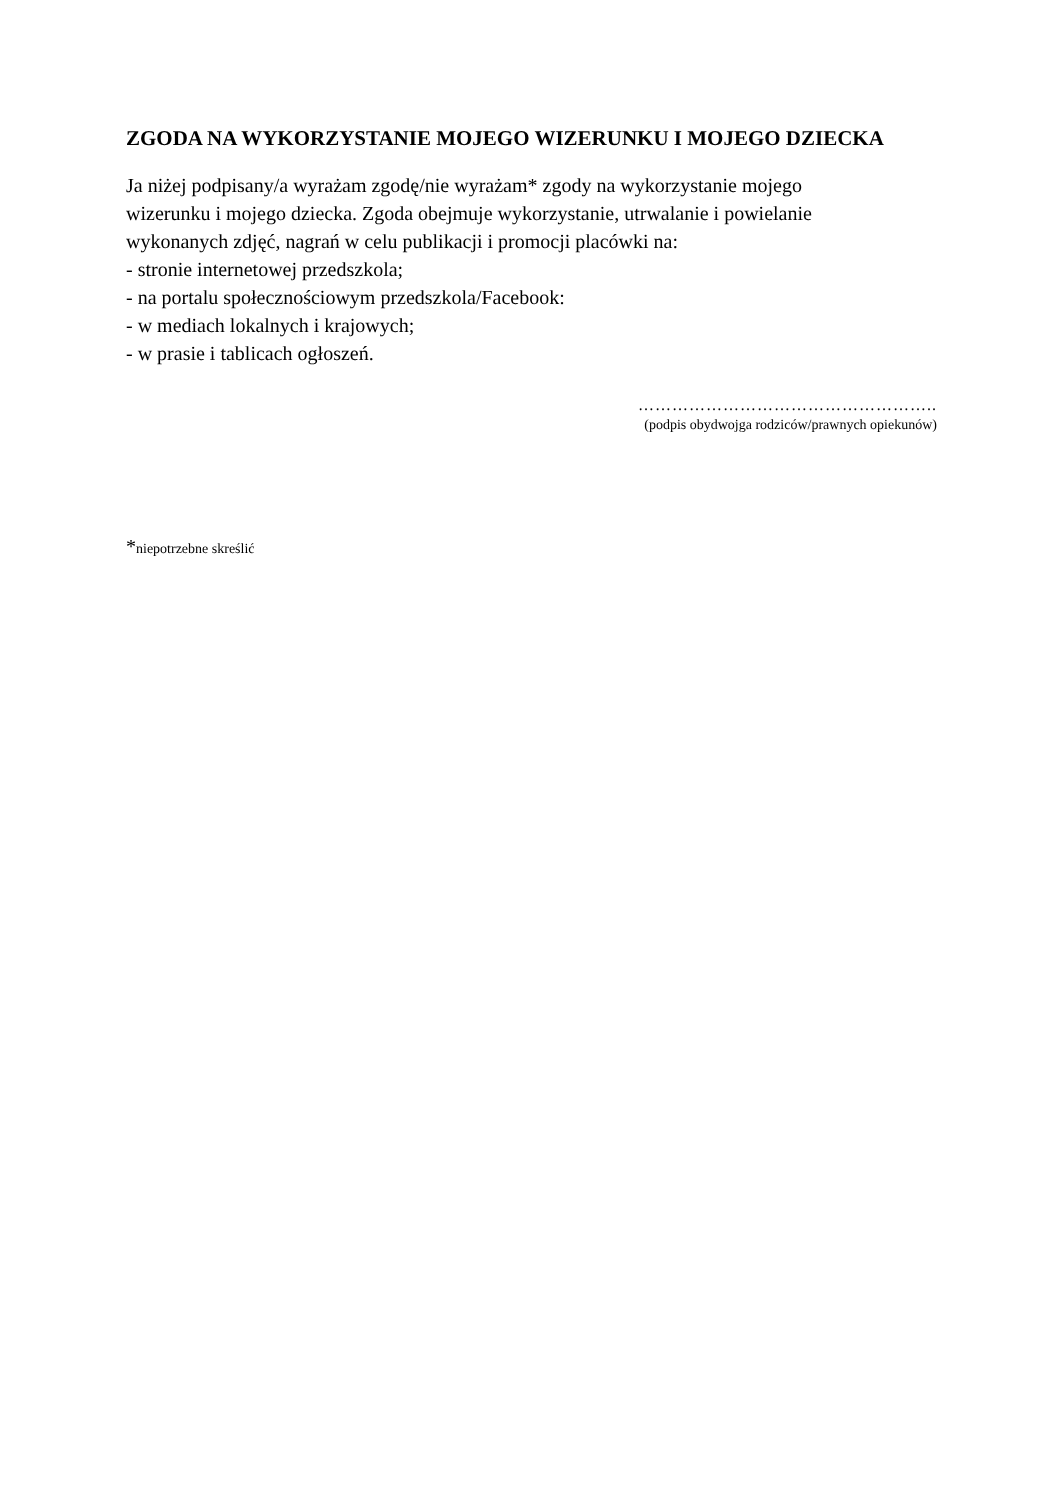ZGODA NA WYKORZYSTANIE MOJEGO WIZERUNKU I MOJEGO DZIECKA
Ja niżej podpisany/a wyrażam zgodę/nie wyrażam* zgody na wykorzystanie mojego
wizerunku i mojego dziecka. Zgoda obejmuje wykorzystanie, utrwalanie i powielanie
wykonanych zdjęć, nagrań w celu publikacji i promocji placówki na:
- stronie internetowej przedszkola;
- na portalu społecznościowym przedszkola/Facebook:
- w mediach lokalnych i krajowych;
- w prasie i tablicach ogłoszeń.
……………………………………………..
(podpis obydwojga rodziców/prawnych opiekunów)
*niepotrzebne skreślić